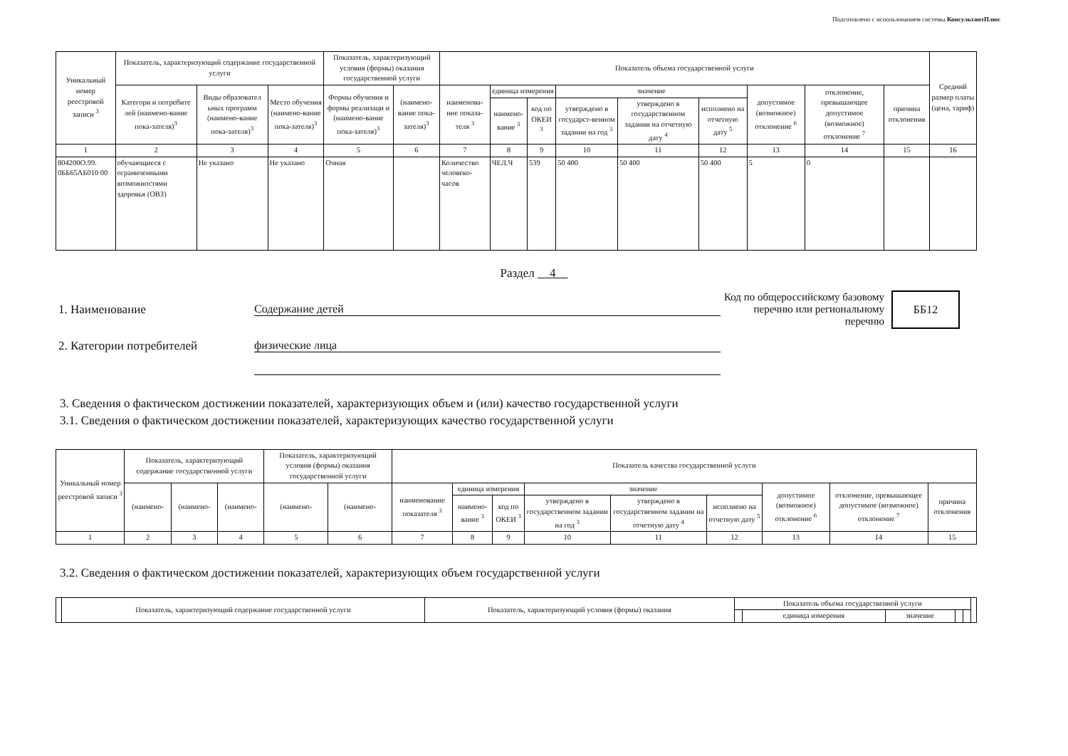Подготовлено с использованием системы КонсультантПлюс
| Уникальный номер реестровой записи <sup>3</sup> | Показатель, характеризующий содержание государственной услуги | | | Показатель, характеризующий условия (формы) оказания государственной услуги | | Показатель объема государственной услуги | | | | | | | | | Средний размер платы (цена, тариф) |
| --- | --- | --- | --- | --- | --- | --- | --- | --- | --- | --- | --- | --- | --- | --- | --- |
| | Категори и потребите лей (наимено-вание пока-зателя)<sup>3</sup> | Виды образовател ьных программ (наимено-вание пока-зателя)<sup>3</sup> | Место обучения (наимено-вание пока-зателя)<sup>3</sup> | Формы обучения и формы реализаци и (наимено-вание пока-зателя)<sup>3</sup> | (наимено-вание пока-зателя)<sup>3</sup> | наименова-ние показа-теля <sup>3</sup> | единица измерения | | значение | | | допустимое (возможное) отклонение <sup>6</sup> | отклонение, превышающее допустимое (возможное) отклонение <sup>7</sup> | причина отклонения | |
| | | | | | | | наимено-вание <sup>3</sup> | код по ОКЕИ <sup>3</sup> | утверждено в государст-венном задании на год <sup>3</sup> | утверждено в государственном задании на отчетную дату <sup>4</sup> | исполнено на отчетную дату <sup>5</sup> | | | | |
| 1 | 2 | 3 | 4 | 5 | 6 | 7 | 8 | 9 | 10 | 11 | 12 | 13 | 14 | 15 | 16 |
| 804200О.99. 0ББ65АБ010 00 | обучающиеся с ограниченными возможностями здоровья (ОВЗ) | Не указано | Не указано | Очная | | Количество человеко-часов | ЧЕЛ.Ч | 539 | 50 400 | 50 400 | 50 400 | 5 | 0 | | |
Раздел 4
1. Наименование Содержание детей Код по общероссийскому базовому перечню или региональному перечню ББ12
2. Категории потребителей физические лица
3. Сведения о фактическом достижении показателей, характеризующих объем и (или) качество государственной услуги
3.1. Сведения о фактическом достижении показателей, характеризующих качество государственной услуги
| Уникальный номер реестровой записи <sup>3</sup> | Показатель, характеризующий содержание государственной услуги | | | Показатель, характеризующий условия (формы) оказания государственной услуги | | Показатель качества государственной услуги | | | | | | | | |
| --- | --- | --- | --- | --- | --- | --- | --- | --- | --- | --- | --- | --- | --- | --- |
| | (наимено- | (наимено- | (наимено- | (наимено- | (наимено- | наименование показателя <sup>3</sup> | единица измерения | | значение | | | допустимое (возможное) отклонение <sup>6</sup> | отклонение, превышающее допустимое (возможное) отклонение <sup>7</sup> | причина отклонения |
| | | | | | | | наимено-вание <sup>3</sup> | код по ОКЕИ <sup>3</sup> | утверждено в государственном задании на год <sup>3</sup> | утверждено в государственном задании на отчетную дату <sup>4</sup> | исполнено на отчетную дату <sup>5</sup> | | | |
| 1 | 2 | 3 | 4 | 5 | 6 | 7 | 8 | 9 | 10 | 11 | 12 | 13 | 14 | 15 |
3.2. Сведения о фактическом достижении показателей, характеризующих объем государственной услуги
| | Показатель, характеризующий содержание государственной услуги | Показатель, характеризующий условия (формы) оказания | Показатель объема государственной услуги | | | | | |
| --- | --- | --- | --- | --- | --- | --- | --- | --- |
| | | | | единица измерения | значение | | | |